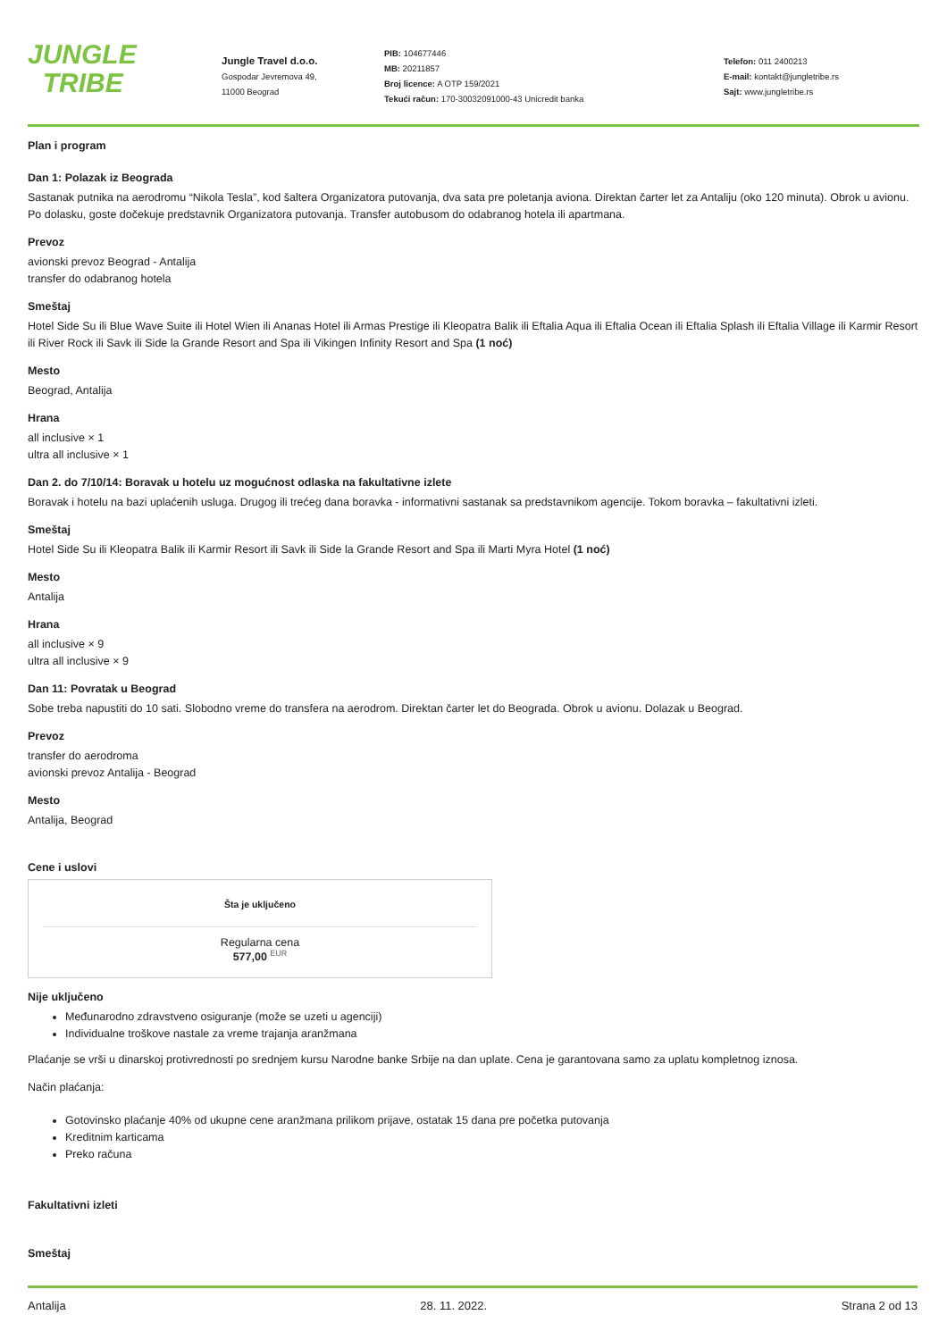JUNGLE
TRIBE
Jungle Travel d.o.o.
Gospodar Jevremova 49,
11000 Beograd
PIB: 104677446
MB: 20211857
Broj licence: A OTP 159/2021
Tekući račun: 170-30032091000-43 Unicredit banka
Telefon: 011 2400213
E-mail: kontakt@jungletribe.rs
Sajt: www.jungletribe.rs
Plan i program
Dan 1: Polazak iz Beograda
Sastanak putnika na aerodromu “Nikola Tesla”, kod šaltera Organizatora putovanja, dva sata pre poletanja aviona. Direktan čarter let za Antaliju (oko 120 minuta). Obrok u avionu. Po dolasku, goste dočekuje predstavnik Organizatora putovanja. Transfer autobusom do odabranog hotela ili apartmana.
Prevoz
avionski prevoz Beograd - Antalija
transfer do odabranog hotela
Smeštaj
Hotel Side Su ili Blue Wave Suite ili Hotel Wien ili Ananas Hotel ili Armas Prestige ili Kleopatra Balik ili Eftalia Aqua ili Eftalia Ocean ili Eftalia Splash ili Eftalia Village ili Karmir Resort ili River Rock ili Savk ili Side la Grande Resort and Spa ili Vikingen Infinity Resort and Spa (1 noć)
Mesto
Beograd, Antalija
Hrana
all inclusive × 1
ultra all inclusive × 1
Dan 2. do 7/10/14: Boravak u hotelu uz mogućnost odlaska na fakultativne izlete
Boravak i hotelu na bazi uplaćenih usluga. Drugog ili trećeg dana boravka - informativni sastanak sa predstavnikom agencije. Tokom boravka – fakultativni izleti.
Smeštaj
Hotel Side Su ili Kleopatra Balik ili Karmir Resort ili Savk ili Side la Grande Resort and Spa ili Marti Myra Hotel (1 noć)
Mesto
Antalija
Hrana
all inclusive × 9
ultra all inclusive × 9
Dan 11: Povratak u Beograd
Sobe treba napustiti do 10 sati. Slobodno vreme do transfera na aerodrom. Direktan čarter let do Beograda. Obrok u avionu. Dolazak u Beograd.
Prevoz
transfer do aerodroma
avionski prevoz Antalija - Beograd
Mesto
Antalija, Beograd
Cene i uslovi
Šta je uključeno
Regularna cena
577,00 <sup>EUR</sup>
Nije uključeno
Međunarodno zdravstveno osiguranje (može se uzeti u agenciji)
Individualne troškove nastale za vreme trajanja aranžmana
Plaćanje se vrši u dinarskoj protivrednosti po srednjem kursu Narodne banke Srbije na dan uplate. Cena je garantovana samo za uplatu kompletnog iznosa.
Način plaćanja:
Gotovinsko plaćanje 40% od ukupne cene aranžmana prilikom prijave, ostatak 15 dana pre početka putovanja
Kreditnim karticama
Preko računa
Fakultativni izleti
Smeštaj
Antalija 28. 11. 2022. Strana 2 od 13